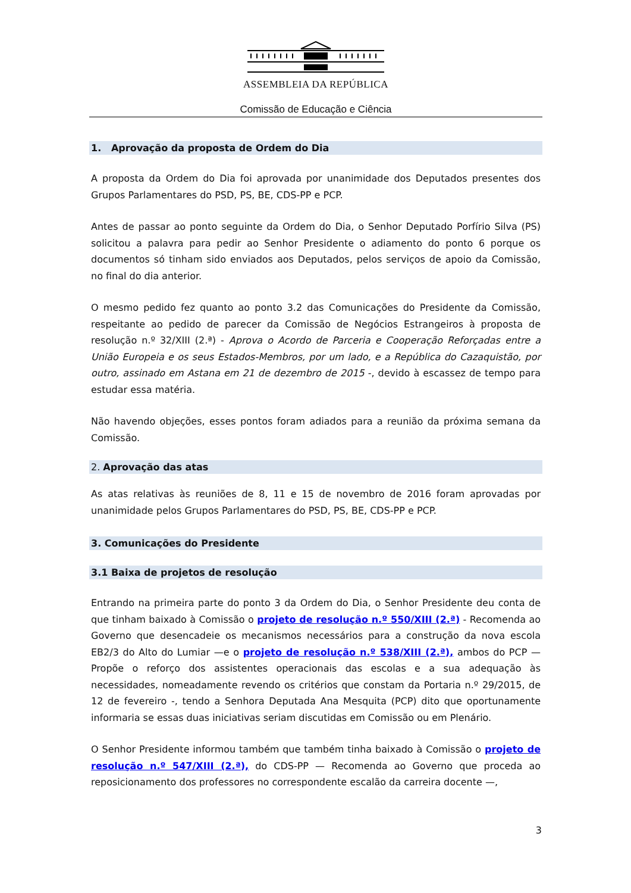ASSEMBLEIA DA REPÚBLICA
Comissão de Educação e Ciência
1. Aprovação da proposta de Ordem do Dia
A proposta da Ordem do Dia foi aprovada por unanimidade dos Deputados presentes dos Grupos Parlamentares do PSD, PS, BE, CDS-PP e PCP.
Antes de passar ao ponto seguinte da Ordem do Dia, o Senhor Deputado Porfírio Silva (PS) solicitou a palavra para pedir ao Senhor Presidente o adiamento do ponto 6 porque os documentos só tinham sido enviados aos Deputados, pelos serviços de apoio da Comissão, no final do dia anterior.
O mesmo pedido fez quanto ao ponto 3.2 das Comunicações do Presidente da Comissão, respeitante ao pedido de parecer da Comissão de Negócios Estrangeiros à proposta de resolução n.º 32/XIII (2.ª) - Aprova o Acordo de Parceria e Cooperação Reforçadas entre a União Europeia e os seus Estados-Membros, por um lado, e a República do Cazaquistão, por outro, assinado em Astana em 21 de dezembro de 2015 -, devido à escassez de tempo para estudar essa matéria.
Não havendo objeções, esses pontos foram adiados para a reunião da próxima semana da Comissão.
2. Aprovação das atas
As atas relativas às reuniões de 8, 11 e 15 de novembro de 2016 foram aprovadas por unanimidade pelos Grupos Parlamentares do PSD, PS, BE, CDS-PP e PCP.
3. Comunicações do Presidente
3.1 Baixa de projetos de resolução
Entrando na primeira parte do ponto 3 da Ordem do Dia, o Senhor Presidente deu conta de que tinham baixado à Comissão o projeto de resolução n.º 550/XIII (2.ª) - Recomenda ao Governo que desencadeie os mecanismos necessários para a construção da nova escola EB2/3 do Alto do Lumiar —e o projeto de resolução n.º 538/XIII (2.ª), ambos do PCP — Propõe o reforço dos assistentes operacionais das escolas e a sua adequação às necessidades, nomeadamente revendo os critérios que constam da Portaria n.º 29/2015, de 12 de fevereiro -, tendo a Senhora Deputada Ana Mesquita (PCP) dito que oportunamente informaria se essas duas iniciativas seriam discutidas em Comissão ou em Plenário.
O Senhor Presidente informou também que também tinha baixado à Comissão o projeto de resolução n.º 547/XIII (2.ª), do CDS-PP — Recomenda ao Governo que proceda ao reposicionamento dos professores no correspondente escalão da carreira docente —,
3